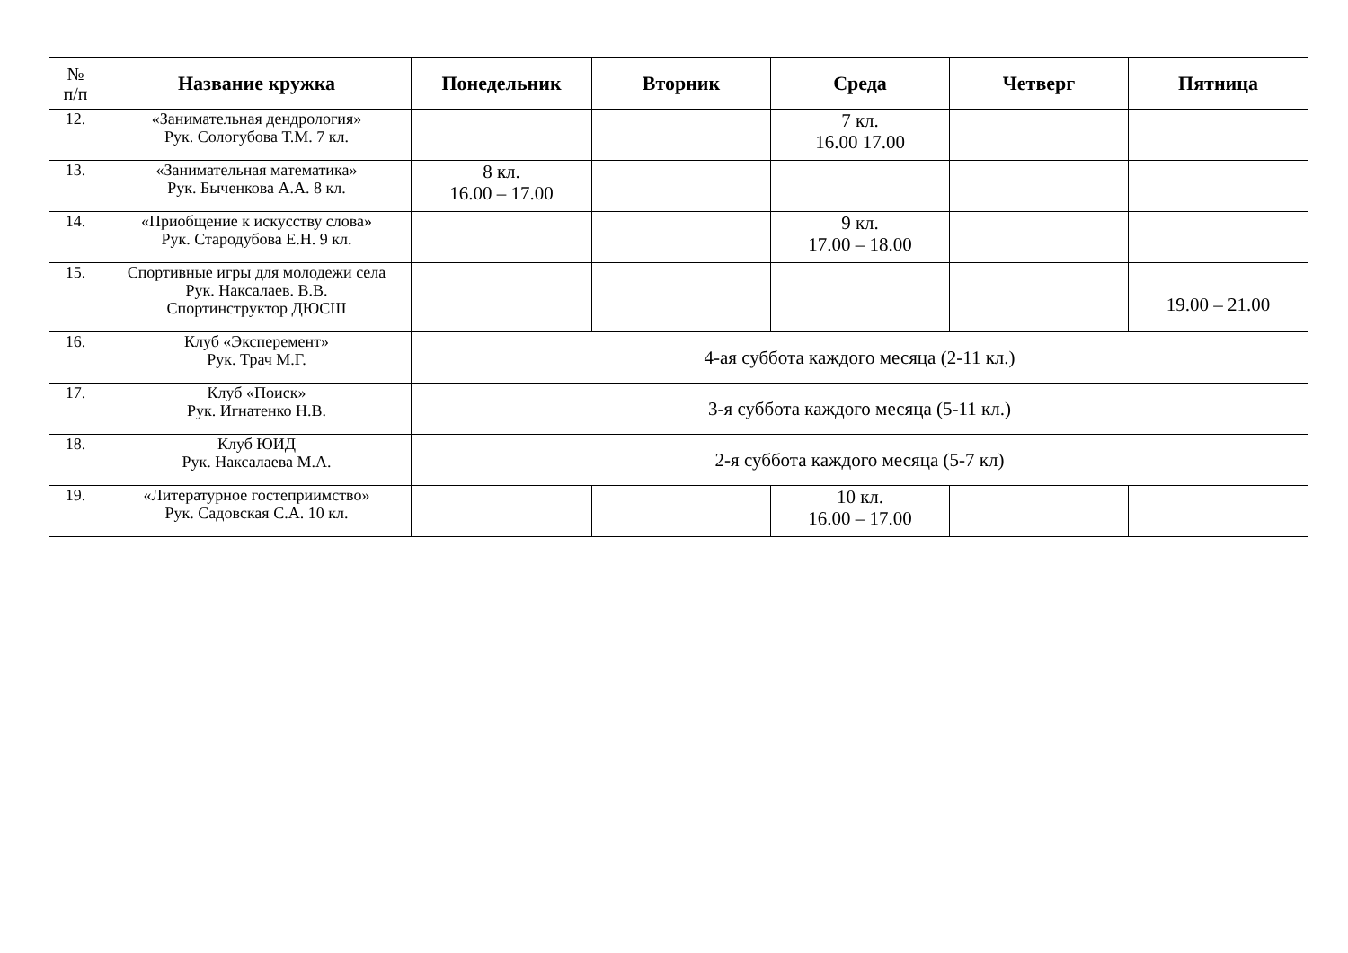| № п/п | Название кружка | Понедельник | Вторник | Среда | Четверг | Пятница |
| --- | --- | --- | --- | --- | --- | --- |
| 12. | «Занимательная дендрология» Рук. Сологубова Т.М. 7 кл. | | | 7 кл. 16.00 17.00 | | |
| 13. | «Занимательная математика» Рук. Быченкова А.А. 8 кл. | 8 кл. 16.00 – 17.00 | | | | |
| 14. | «Приобщение к искусству слова» Рук. Стародубова Е.Н. 9 кл. | | | 9 кл. 17.00 – 18.00 | | |
| 15. | Спортивные игры для молодежи села Рук. Наксалаев. В.В. Спортинструктор ДЮСШ | | | | | 19.00 – 21.00 |
| 16. | Клуб «Эксперемент» Рук. Трач М.Г. | 4-ая суббота каждого месяца (2-11 кл.) | | | | |
| 17. | Клуб «Поиск» Рук. Игнатенко Н.В. | 3-я суббота каждого месяца (5-11 кл.) | | | | |
| 18. | Клуб ЮИД Рук. Наксалаева М.А. | 2-я суббота каждого месяца (5-7 кл) | | | | |
| 19. | «Литературное гостеприимство» Рук. Садовская С.А. 10 кл. | | | 10 кл. 16.00 – 17.00 | | |